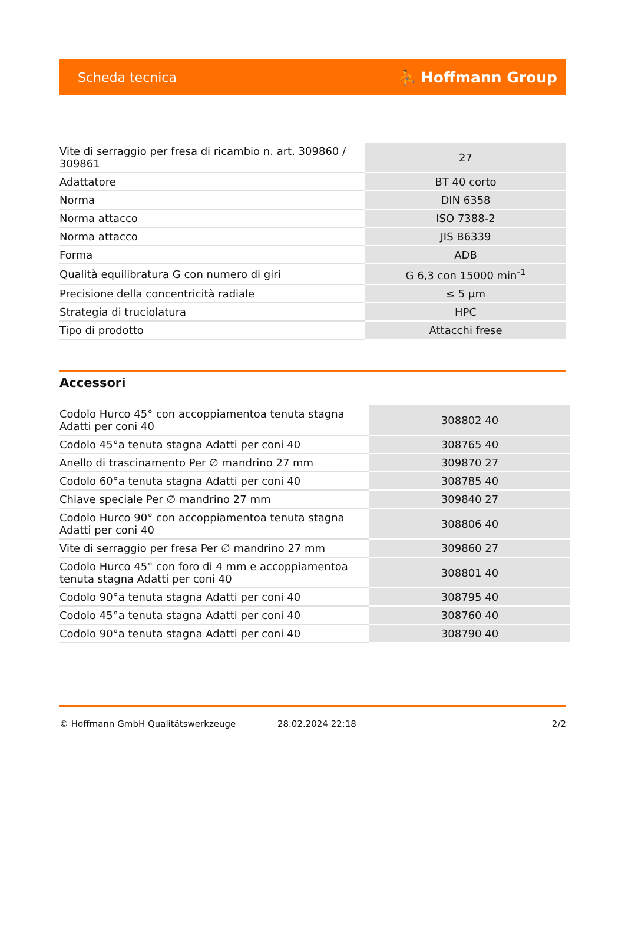Scheda tecnica ⛹ Hoffmann Group
| Vite di serraggio per fresa di ricambio n. art. 309860 / 309861 | 27 |
| Adattatore | BT 40 corto |
| Norma | DIN 6358 |
| Norma attacco | ISO 7388-2 |
| Norma attacco | JIS B6339 |
| Forma | ADB |
| Qualità equilibratura G con numero di giri | G 6,3 con 15000 min<sup>-1</sup> |
| Precisione della concentricità radiale | ≤ 5 µm |
| Strategia di truciolatura | HPC |
| Tipo di prodotto | Attacchi frese |
Accessori
| Codolo Hurco 45° con accoppiamentoa tenuta stagna Adatti per coni 40 | 308802 40 |
| Codolo 45°a tenuta stagna Adatti per coni 40 | 308765 40 |
| Anello di trascinamento Per ∅ mandrino 27 mm | 309870 27 |
| Codolo 60°a tenuta stagna Adatti per coni 40 | 308785 40 |
| Chiave speciale Per ∅ mandrino 27 mm | 309840 27 |
| Codolo Hurco 90° con accoppiamentoa tenuta stagna Adatti per coni 40 | 308806 40 |
| Vite di serraggio per fresa Per ∅ mandrino 27 mm | 309860 27 |
| Codolo Hurco 45° con foro di 4 mm e accoppiamentoa tenuta stagna Adatti per coni 40 | 308801 40 |
| Codolo 90°a tenuta stagna Adatti per coni 40 | 308795 40 |
| Codolo 45°a tenuta stagna Adatti per coni 40 | 308760 40 |
| Codolo 90°a tenuta stagna Adatti per coni 40 | 308790 40 |
© Hoffmann GmbH Qualitätswerkzeuge 28.02.2024 22:18 2/2